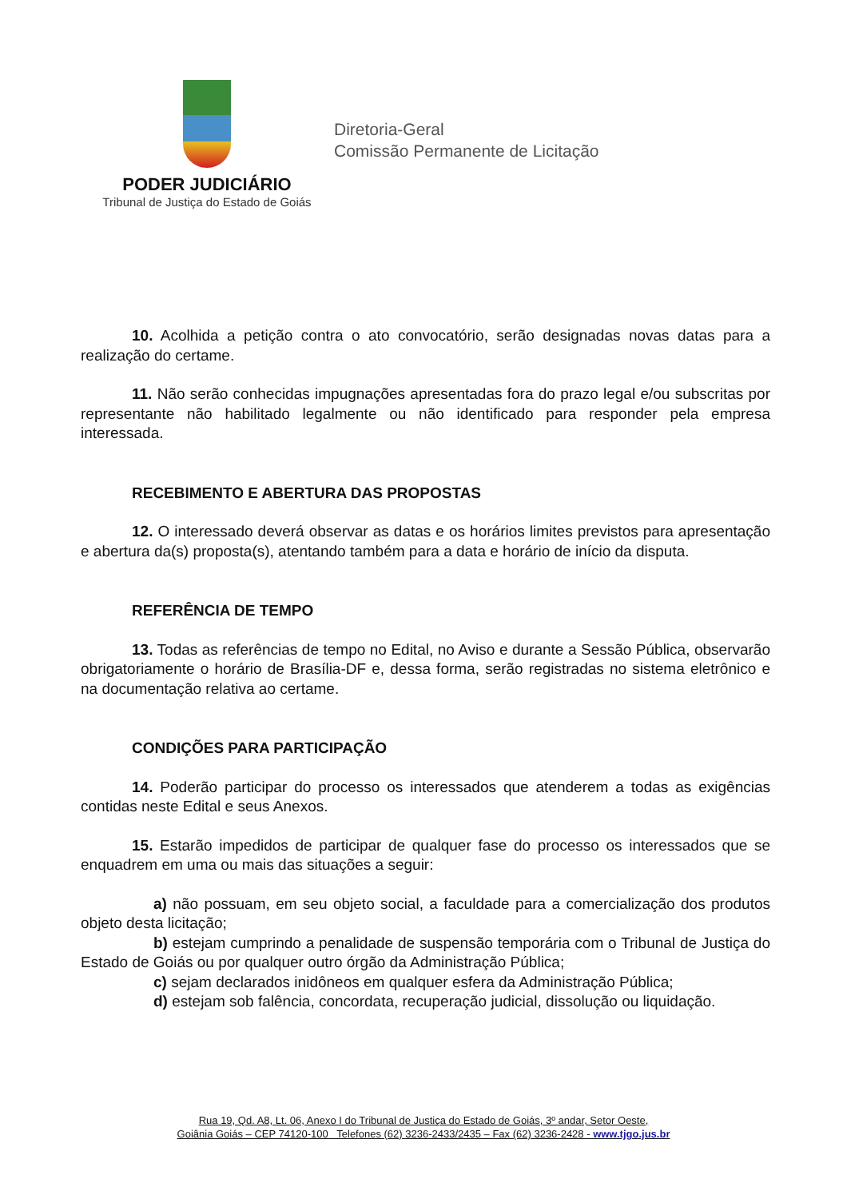PODER JUDICIÁRIO
Tribunal de Justiça do Estado de Goiás
Diretoria-Geral
Comissão Permanente de Licitação
10. Acolhida a petição contra o ato convocatório, serão designadas novas datas para a realização do certame.
11. Não serão conhecidas impugnações apresentadas fora do prazo legal e/ou subscritas por representante não habilitado legalmente ou não identificado para responder pela empresa interessada.
RECEBIMENTO E ABERTURA DAS PROPOSTAS
12. O interessado deverá observar as datas e os horários limites previstos para apresentação e abertura da(s) proposta(s), atentando também para a data e horário de início da disputa.
REFERÊNCIA DE TEMPO
13. Todas as referências de tempo no Edital, no Aviso e durante a Sessão Pública, observarão obrigatoriamente o horário de Brasília-DF e, dessa forma, serão registradas no sistema eletrônico e na documentação relativa ao certame.
CONDIÇÕES PARA PARTICIPAÇÃO
14. Poderão participar do processo os interessados que atenderem a todas as exigências contidas neste Edital e seus Anexos.
15. Estarão impedidos de participar de qualquer fase do processo os interessados que se enquadrem em uma ou mais das situações a seguir:
a) não possuam, em seu objeto social, a faculdade para a comercialização dos produtos objeto desta licitação;
b) estejam cumprindo a penalidade de suspensão temporária com o Tribunal de Justiça do Estado de Goiás ou por qualquer outro órgão da Administração Pública;
c) sejam declarados inidôneos em qualquer esfera da Administração Pública;
d) estejam sob falência, concordata, recuperação judicial, dissolução ou liquidação.
Rua 19, Qd. A8, Lt. 06, Anexo I do Tribunal de Justiça do Estado de Goiás, 3º andar, Setor Oeste,
Goiânia Goiás – CEP 74120-100 Telefones (62) 3236-2433/2435 – Fax (62) 3236-2428 - www.tjgo.jus.br